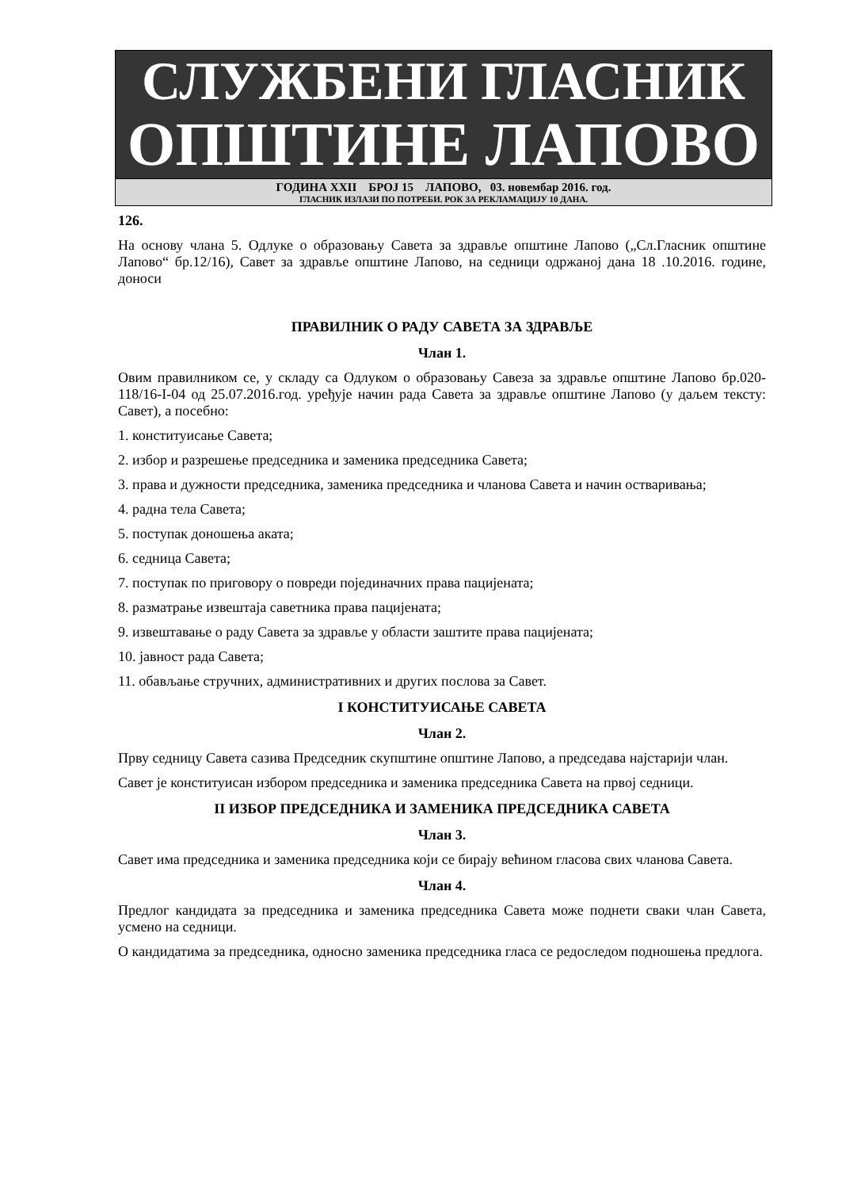СЛУЖБЕНИ ГЛАСНИК
ОПШТИНЕ ЛАПОВО
ГОДИНА XXII БРОЈ 15 ЛАПОВО, 03. новембар 2016. год.
ГЛАСНИК ИЗЛАЗИ ПО ПОТРЕБИ. РОК ЗА РЕКЛАМАЦИЈУ 10 ДАНА.
126.
На основу члана 5. Одлуке о образовању Савета за здравље општине Лапово („Сл.Гласник општине Лапово“ бр.12/16), Савет за здравље општине Лапово, на седници одржаној дана 18 .10.2016. године, доноси
ПРАВИЛНИК О РАДУ САВЕТА ЗА ЗДРАВЉЕ
Члан 1.
Овим правилником се, у складу са Одлуком о образовању Савеза за здравље општине Лапово бр.020-118/16-I-04 од 25.07.2016.год. уређује начин рада Савета за здравље општине Лапово (у даљем тексту: Савет), а посебно:
1. конституисање Савета;
2. избор и разрешење председника и заменика председника Савета;
3. права и дужности председника, заменика председника и чланова Савета и начин остваривања;
4. радна тела Савета;
5. поступак доношења аката;
6. седница Савета;
7. поступак по приговору о повреди појединачних права пацијената;
8. разматрање извештаја саветника права пацијената;
9. извештавање о раду Савета за здравље у области заштите права пацијената;
10. јавност рада Савета;
11. обављање стручних, административних и других послова за Савет.
I КОНСТИТУИСАЊЕ САВЕТА
Члан 2.
Прву седницу Савета сазива Председник скупштине општине Лапово, а председава најстарији члан.
Савет је конституисан избором председника и заменика председника Савета на првој седници.
II ИЗБОР ПРЕДСЕДНИКА И ЗАМЕНИКА ПРЕДСЕДНИКА САВЕТА
Члан 3.
Савет има председника и заменика председника који се бирају већином гласова свих чланова Савета.
Члан 4.
Предлог кандидата за председника и заменика председника Савета може поднети сваки члан Савета, усмено на седници.
О кандидатима за председника, односно заменика председника гласа се редоследом подношења предлога.